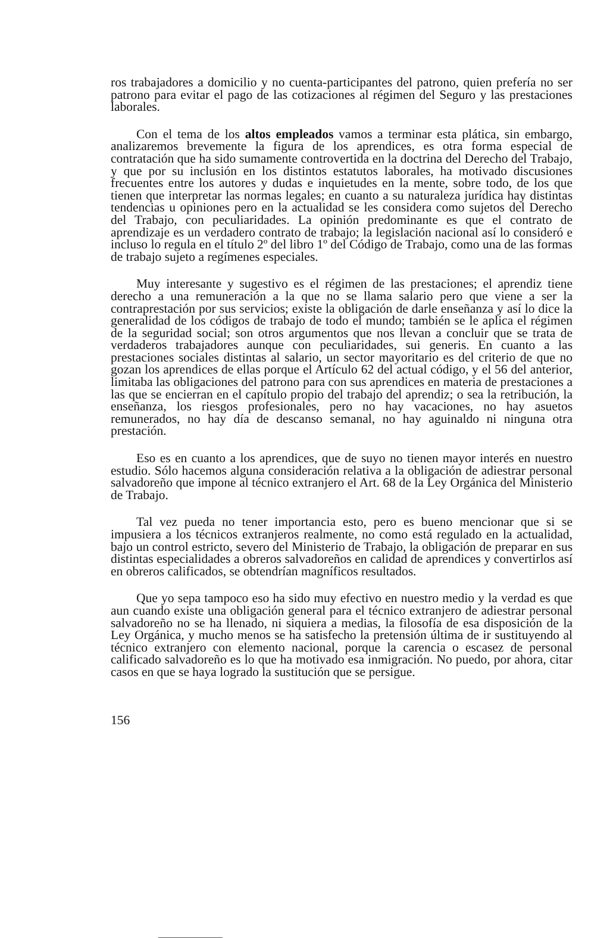ros trabajadores a domicilio y no cuenta-participantes del patrono, quien prefería no ser patrono para evitar el pago de las cotizaciones al régimen del Seguro y las prestaciones laborales.
Con el tema de los altos empleados vamos a terminar esta plática, sin embargo, analizaremos brevemente la figura de los aprendices, es otra forma especial de contratación que ha sido sumamente controvertida en la doctrina del Derecho del Trabajo, y que por su inclusión en los distintos estatutos laborales, ha motivado discusiones frecuentes entre los autores y dudas e inquietudes en la mente, sobre todo, de los que tienen que interpretar las normas legales; en cuanto a su naturaleza jurídica hay distintas tendencias u opiniones pero en la actualidad se les considera como sujetos del Derecho del Trabajo, con peculiaridades. La opinión predominante es que el contrato de aprendizaje es un verdadero contrato de trabajo; la legislación nacional así lo consideró e incluso lo regula en el título 2º del libro 1º del Código de Trabajo, como una de las formas de trabajo sujeto a regímenes especiales.
Muy interesante y sugestivo es el régimen de las prestaciones; el aprendiz tiene derecho a una remuneración a la que no se llama salario pero que viene a ser la contraprestación por sus servicios; existe la obligación de darle enseñanza y así lo dice la generalidad de los códigos de trabajo de todo el mundo; también se le aplica el régimen de la seguridad social; son otros argumentos que nos llevan a concluir que se trata de verdaderos trabajadores aunque con peculiaridades, sui generis. En cuanto a las prestaciones sociales distintas al salario, un sector mayoritario es del criterio de que no gozan los aprendices de ellas porque el Artículo 62 del actual código, y el 56 del anterior, limitaba las obligaciones del patrono para con sus aprendices en materia de prestaciones a las que se encierran en el capítulo propio del trabajo del aprendiz; o sea la retribución, la enseñanza, los riesgos profesionales, pero no hay vacaciones, no hay asuetos remunerados, no hay día de descanso semanal, no hay aguinaldo ni ninguna otra prestación.
Eso es en cuanto a los aprendices, que de suyo no tienen mayor interés en nuestro estudio. Sólo hacemos alguna consideración relativa a la obligación de adiestrar personal salvadoreño que impone al técnico extranjero el Art. 68 de la Ley Orgánica del Ministerio de Trabajo.
Tal vez pueda no tener importancia esto, pero es bueno mencionar que si se impusiera a los técnicos extranjeros realmente, no como está regulado en la actualidad, bajo un control estricto, severo del Ministerio de Trabajo, la obligación de preparar en sus distintas especialidades a obreros salvadoreños en calidad de aprendices y convertirlos así en obreros calificados, se obtendrían magníficos resultados.
Que yo sepa tampoco eso ha sido muy efectivo en nuestro medio y la verdad es que aun cuando existe una obligación general para el técnico extranjero de adiestrar personal salvadoreño no se ha llenado, ni siquiera a medias, la filosofía de esa disposición de la Ley Orgánica, y mucho menos se ha satisfecho la pretensión última de ir sustituyendo al técnico extranjero con elemento nacional, porque la carencia o escasez de personal calificado salvadoreño es lo que ha motivado esa inmigración. No puedo, por ahora, citar casos en que se haya logrado la sustitución que se persigue.
156